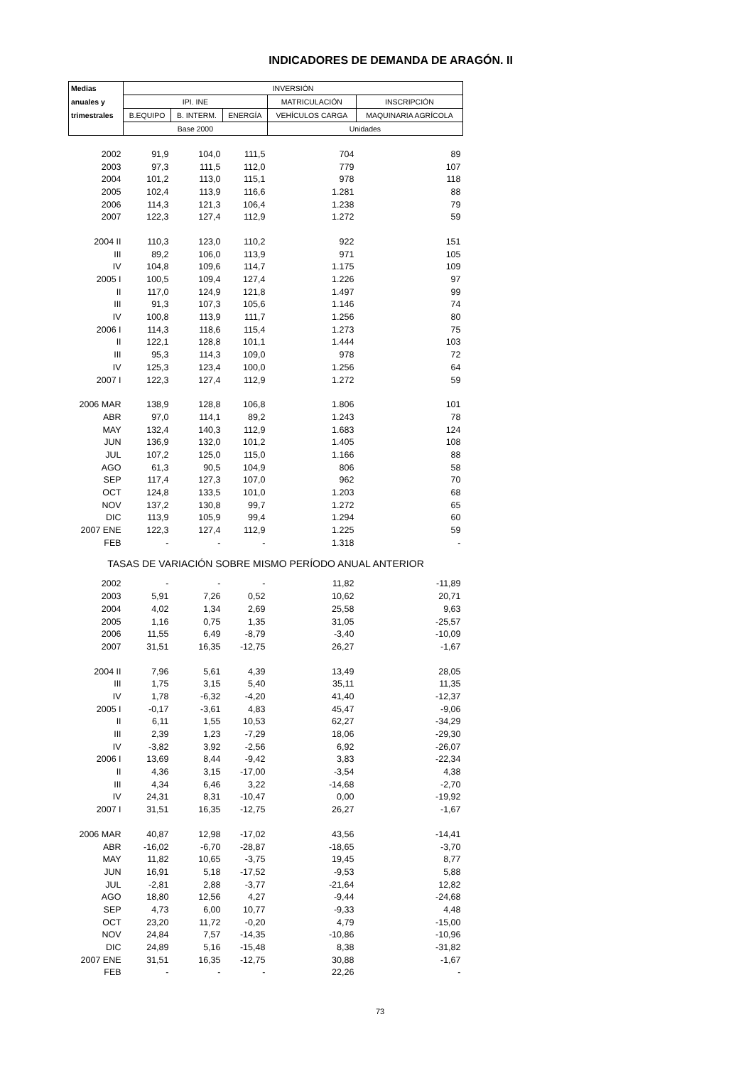INDICADORES DE DEMANDA DE ARAGÓN. II
| Medias | INVERSIÓN | | | | |
| --- | --- | --- | --- | --- | --- |
| anuales y | IPI. INE | | | MATRICULACIÓN | INSCRIPCIÓN |
| trimestrales | B.EQUIPO | B. INTERM. | ENERGÍA | VEHÍCULOS CARGA | MAQUINARIA AGRÍCOLA |
| | Base 2000 | | | Unidades | |
| 2002 | 91,9 | 104,0 | 111,5 | 704 | 89 |
| 2003 | 97,3 | 111,5 | 112,0 | 779 | 107 |
| 2004 | 101,2 | 113,0 | 115,1 | 978 | 118 |
| 2005 | 102,4 | 113,9 | 116,6 | 1.281 | 88 |
| 2006 | 114,3 | 121,3 | 106,4 | 1.238 | 79 |
| 2007 | 122,3 | 127,4 | 112,9 | 1.272 | 59 |
| 2004 II | 110,3 | 123,0 | 110,2 | 922 | 151 |
| III | 89,2 | 106,0 | 113,9 | 971 | 105 |
| IV | 104,8 | 109,6 | 114,7 | 1.175 | 109 |
| 2005 I | 100,5 | 109,4 | 127,4 | 1.226 | 97 |
| II | 117,0 | 124,9 | 121,8 | 1.497 | 99 |
| III | 91,3 | 107,3 | 105,6 | 1.146 | 74 |
| IV | 100,8 | 113,9 | 111,7 | 1.256 | 80 |
| 2006 I | 114,3 | 118,6 | 115,4 | 1.273 | 75 |
| II | 122,1 | 128,8 | 101,1 | 1.444 | 103 |
| III | 95,3 | 114,3 | 109,0 | 978 | 72 |
| IV | 125,3 | 123,4 | 100,0 | 1.256 | 64 |
| 2007 I | 122,3 | 127,4 | 112,9 | 1.272 | 59 |
| 2006 MAR | 138,9 | 128,8 | 106,8 | 1.806 | 101 |
| ABR | 97,0 | 114,1 | 89,2 | 1.243 | 78 |
| MAY | 132,4 | 140,3 | 112,9 | 1.683 | 124 |
| JUN | 136,9 | 132,0 | 101,2 | 1.405 | 108 |
| JUL | 107,2 | 125,0 | 115,0 | 1.166 | 88 |
| AGO | 61,3 | 90,5 | 104,9 | 806 | 58 |
| SEP | 117,4 | 127,3 | 107,0 | 962 | 70 |
| OCT | 124,8 | 133,5 | 101,0 | 1.203 | 68 |
| NOV | 137,2 | 130,8 | 99,7 | 1.272 | 65 |
| DIC | 113,9 | 105,9 | 99,4 | 1.294 | 60 |
| 2007 ENE | 122,3 | 127,4 | 112,9 | 1.225 | 59 |
| FEB | - | - | - | 1.318 | - |
| TASAS DE VARIACIÓN SOBRE MISMO PERÍODO ANUAL ANTERIOR | | | | | |
| 2002 | - | - | - | 11,82 | -11,89 |
| 2003 | 5,91 | 7,26 | 0,52 | 10,62 | 20,71 |
| 2004 | 4,02 | 1,34 | 2,69 | 25,58 | 9,63 |
| 2005 | 1,16 | 0,75 | 1,35 | 31,05 | -25,57 |
| 2006 | 11,55 | 6,49 | -8,79 | -3,40 | -10,09 |
| 2007 | 31,51 | 16,35 | -12,75 | 26,27 | -1,67 |
| 2004 II | 7,96 | 5,61 | 4,39 | 13,49 | 28,05 |
| III | 1,75 | 3,15 | 5,40 | 35,11 | 11,35 |
| IV | 1,78 | -6,32 | -4,20 | 41,40 | -12,37 |
| 2005 I | -0,17 | -3,61 | 4,83 | 45,47 | -9,06 |
| II | 6,11 | 1,55 | 10,53 | 62,27 | -34,29 |
| III | 2,39 | 1,23 | -7,29 | 18,06 | -29,30 |
| IV | -3,82 | 3,92 | -2,56 | 6,92 | -26,07 |
| 2006 I | 13,69 | 8,44 | -9,42 | 3,83 | -22,34 |
| II | 4,36 | 3,15 | -17,00 | -3,54 | 4,38 |
| III | 4,34 | 6,46 | 3,22 | -14,68 | -2,70 |
| IV | 24,31 | 8,31 | -10,47 | 0,00 | -19,92 |
| 2007 I | 31,51 | 16,35 | -12,75 | 26,27 | -1,67 |
| 2006 MAR | 40,87 | 12,98 | -17,02 | 43,56 | -14,41 |
| ABR | -16,02 | -6,70 | -28,87 | -18,65 | -3,70 |
| MAY | 11,82 | 10,65 | -3,75 | 19,45 | 8,77 |
| JUN | 16,91 | 5,18 | -17,52 | -9,53 | 5,88 |
| JUL | -2,81 | 2,88 | -3,77 | -21,64 | 12,82 |
| AGO | 18,80 | 12,56 | 4,27 | -9,44 | -24,68 |
| SEP | 4,73 | 6,00 | 10,77 | -9,33 | 4,48 |
| OCT | 23,20 | 11,72 | -0,20 | 4,79 | -15,00 |
| NOV | 24,84 | 7,57 | -14,35 | -10,86 | -10,96 |
| DIC | 24,89 | 5,16 | -15,48 | 8,38 | -31,82 |
| 2007 ENE | 31,51 | 16,35 | -12,75 | 30,88 | -1,67 |
| FEB | - | - | - | 22,26 | - |
73